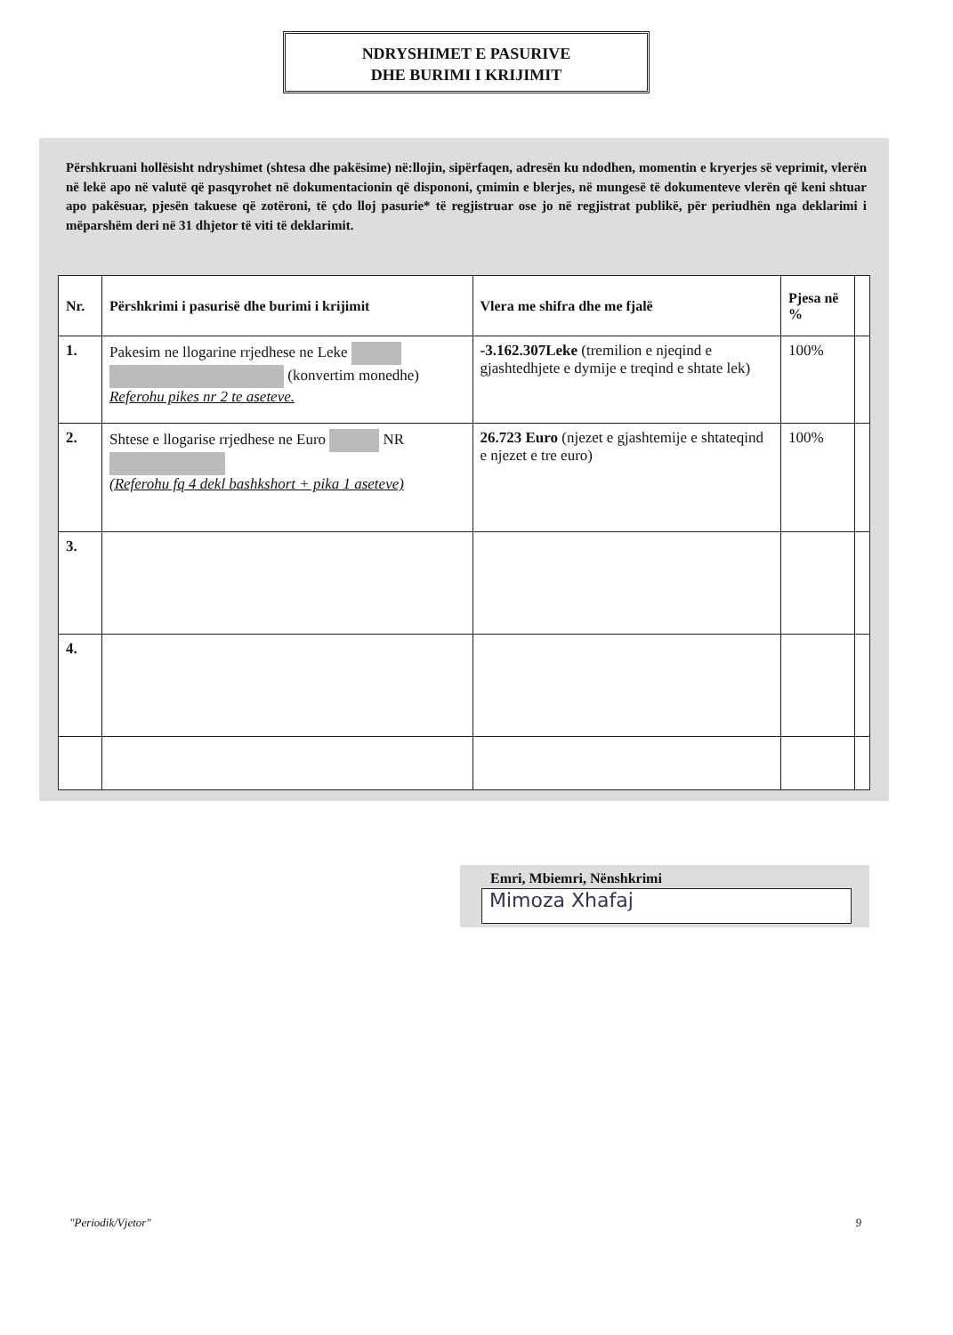NDRYSHIMET E PASURIVE
DHE BURIMI I KRIJIMIT
Përshkruani hollësisht ndryshimet (shtesa dhe pakësime) në:llojin, sipërfaqen, adresën ku ndodhen, momentin e kryerjes së veprimit, vlerën në lekë apo në valutë që pasqyrohet në dokumentacionin që dispononi, çmimin e blerjes, në mungesë të dokumenteve vlerën që keni shtuar apo pakësuar, pjesën takuese që zotëroni, të çdo lloj pasurie* të regjistruar ose jo në regjistrat publikë, për periudhën nga deklarimi i mëparshëm deri në 31 dhjetor të viti të deklarimit.
| Nr. | Përshkrimi i pasurisë dhe burimi i krijimit | Vlera me shifra dhe me fjalë | Pjesa në % | |
| --- | --- | --- | --- | --- |
| 1. | Pakesim ne llogarine rrjedhese ne Leke (konvertim monedhe) Referohu pikes nr 2 te aseteve. | -3.162.307Leke (tremilion e njeqind e gjashtedhjete e dymije e treqind e shtate lek) | 100% | |
| 2. | Shtese e llogarise rrjedhese ne Euro NR (Referohu fq 4 dekl bashkshort + pika 1 aseteve) | 26.723 Euro (njezet e gjashtemije e shtateqind e njezet e tre euro) | 100% | |
| 3. | | | | |
| 4. | | | | |
Emri, Mbiemri, Nënshkrimi
Mimoza Xhafaj
"Periodik/Vjetor" 9